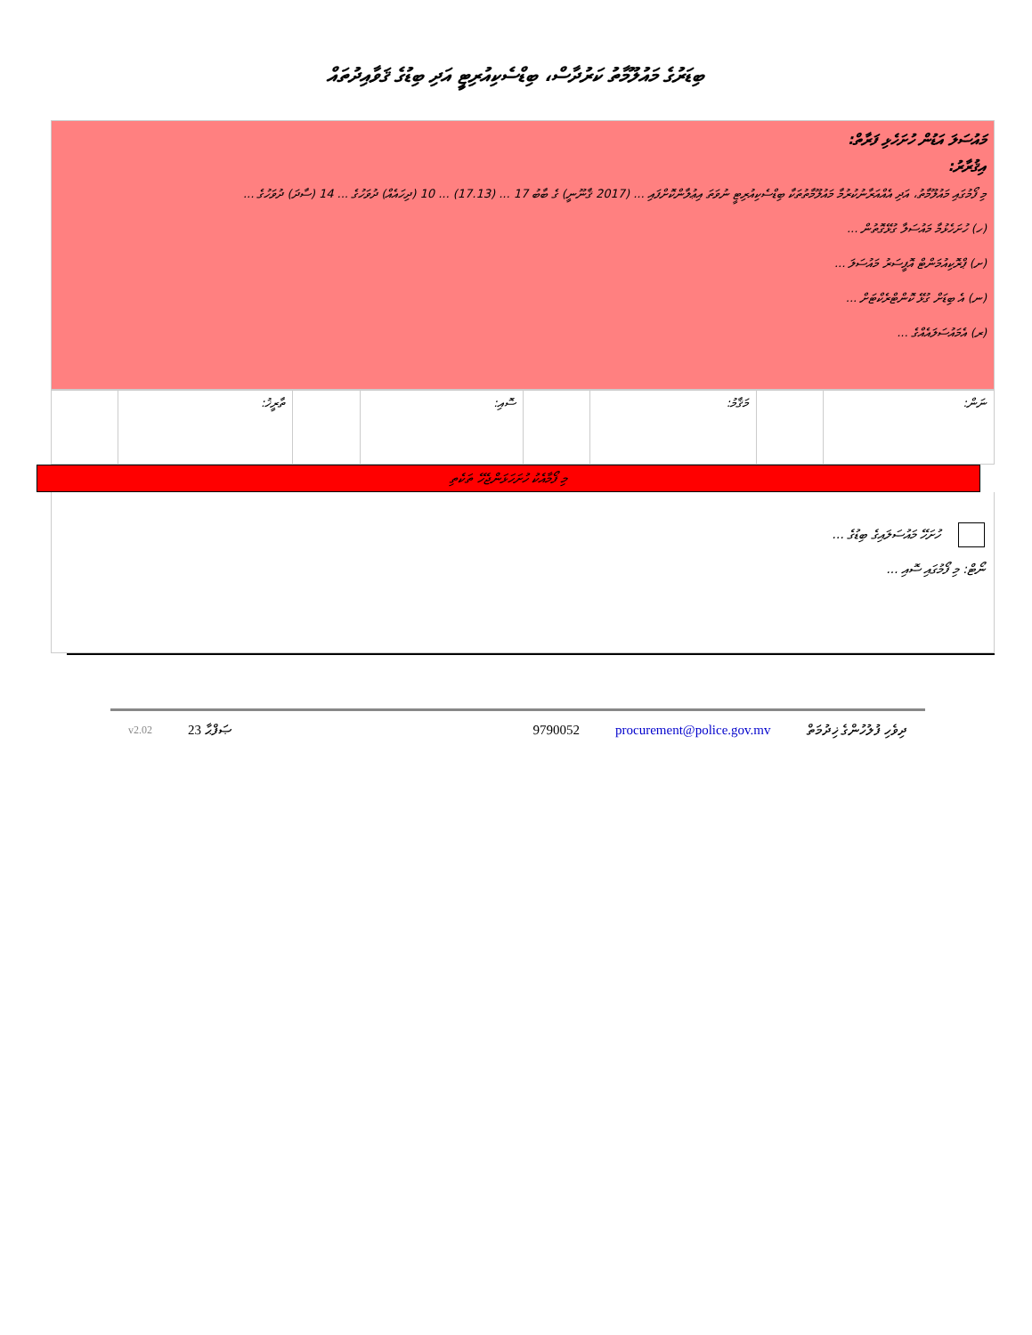ބިޑަރުގެ މައުލޫމާތު ކަރުދާސް، ބިޑްސެކިއުރިޓީ އަދި ބިޑުގެ ޤަވާއިދުތައް
މައުސަލަ އަޑުން ހުށަހެޅި ފަރާތް:
އިޤުރާރު:
މި ފޯމުގައި މައުލޫމާތު، އަދި އެއްއަރާނުކުރުމާ މައުލޫމާތުތަކާ ބިޑްސެކިއުރިޓީ ނުވަތަ އިޢުލާންކޮށްފައި ... (2017 ޤާނޫނީ) ގެ ބާބު 17 ... (17.13) ... 10 (ދިހައެއް) ދުވަހުގެ ... 14 (ސާދަ) ދުވަހުގެ ...
(ހ) ހުށަހެޅުމާ މައުސަލާ ގުޅޭގޮތުން ...
(ށ) ޕްރޮކިއުމަންޓް އޮފީސަރު މައުސަލަ ...
(ނ) އެ ބިޑަށް ގުޅޭ ކޮންޓްރެކްޓަށް ...
(ރ) އެމައުސަލައެއްގެ ...
| ނަން: | | މަޤާމު: | | ސޮއި: | | ތާރީޚު: | |
މި ފޯމާއެކު ހުށަހަޅަންޖެހޭ ތަކެތި
ހުށަހޭ މައުސަލައިގެ ބިޑުގެ ...
ނޯޓް: މި ފޯމުގައި ސޮއި ...
ދިވެހި ފުލުހުންގެ ޚިދުމަތް procurement@police.gov.mv 9790052 ޞަފްޙާ 23 v2.02